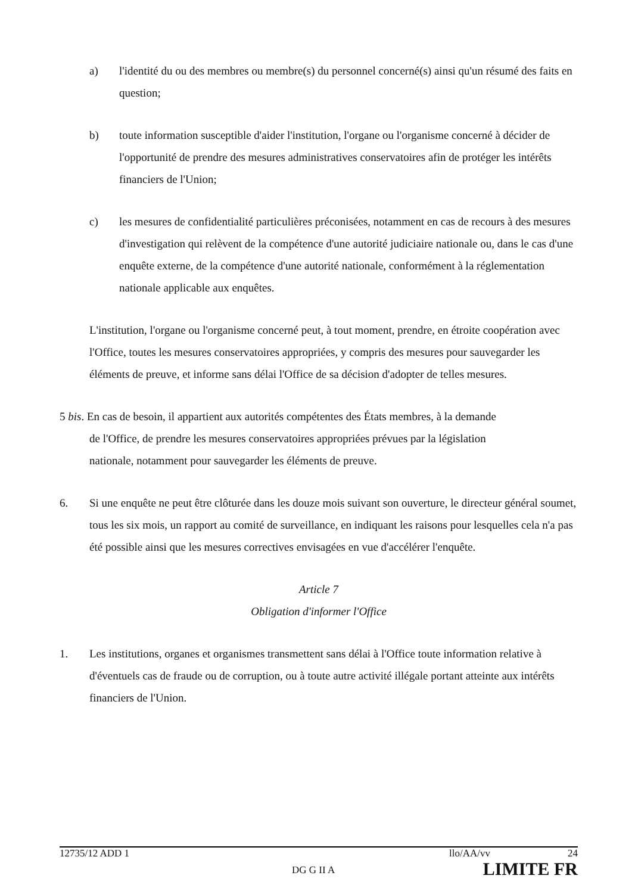a) l'identité du ou des membres ou membre(s) du personnel concerné(s) ainsi qu'un résumé des faits en question;
b) toute information susceptible d'aider l'institution, l'organe ou l'organisme concerné à décider de l'opportunité de prendre des mesures administratives conservatoires afin de protéger les intérêts financiers de l'Union;
c) les mesures de confidentialité particulières préconisées, notamment en cas de recours à des mesures d'investigation qui relèvent de la compétence d'une autorité judiciaire nationale ou, dans le cas d'une enquête externe, de la compétence d'une autorité nationale, conformément à la réglementation nationale applicable aux enquêtes.
L'institution, l'organe ou l'organisme concerné peut, à tout moment, prendre, en étroite coopération avec l'Office, toutes les mesures conservatoires appropriées, y compris des mesures pour sauvegarder les éléments de preuve, et informe sans délai l'Office de sa décision d'adopter de telles mesures.
5 bis. En cas de besoin, il appartient aux autorités compétentes des États membres, à la demande
de l'Office, de prendre les mesures conservatoires appropriées prévues par la législation
nationale, notamment pour sauvegarder les éléments de preuve.
6. Si une enquête ne peut être clôturée dans les douze mois suivant son ouverture, le directeur général soumet, tous les six mois, un rapport au comité de surveillance, en indiquant les raisons pour lesquelles cela n'a pas été possible ainsi que les mesures correctives envisagées en vue d'accélérer l'enquête.
Article 7
Obligation d'informer l'Office
1. Les institutions, organes et organismes transmettent sans délai à l'Office toute information relative à d'éventuels cas de fraude ou de corruption, ou à toute autre activité illégale portant atteinte aux intérêts financiers de l'Union.
12735/12 ADD 1 llo/AA/vv 24
DG G II A LIMITE FR